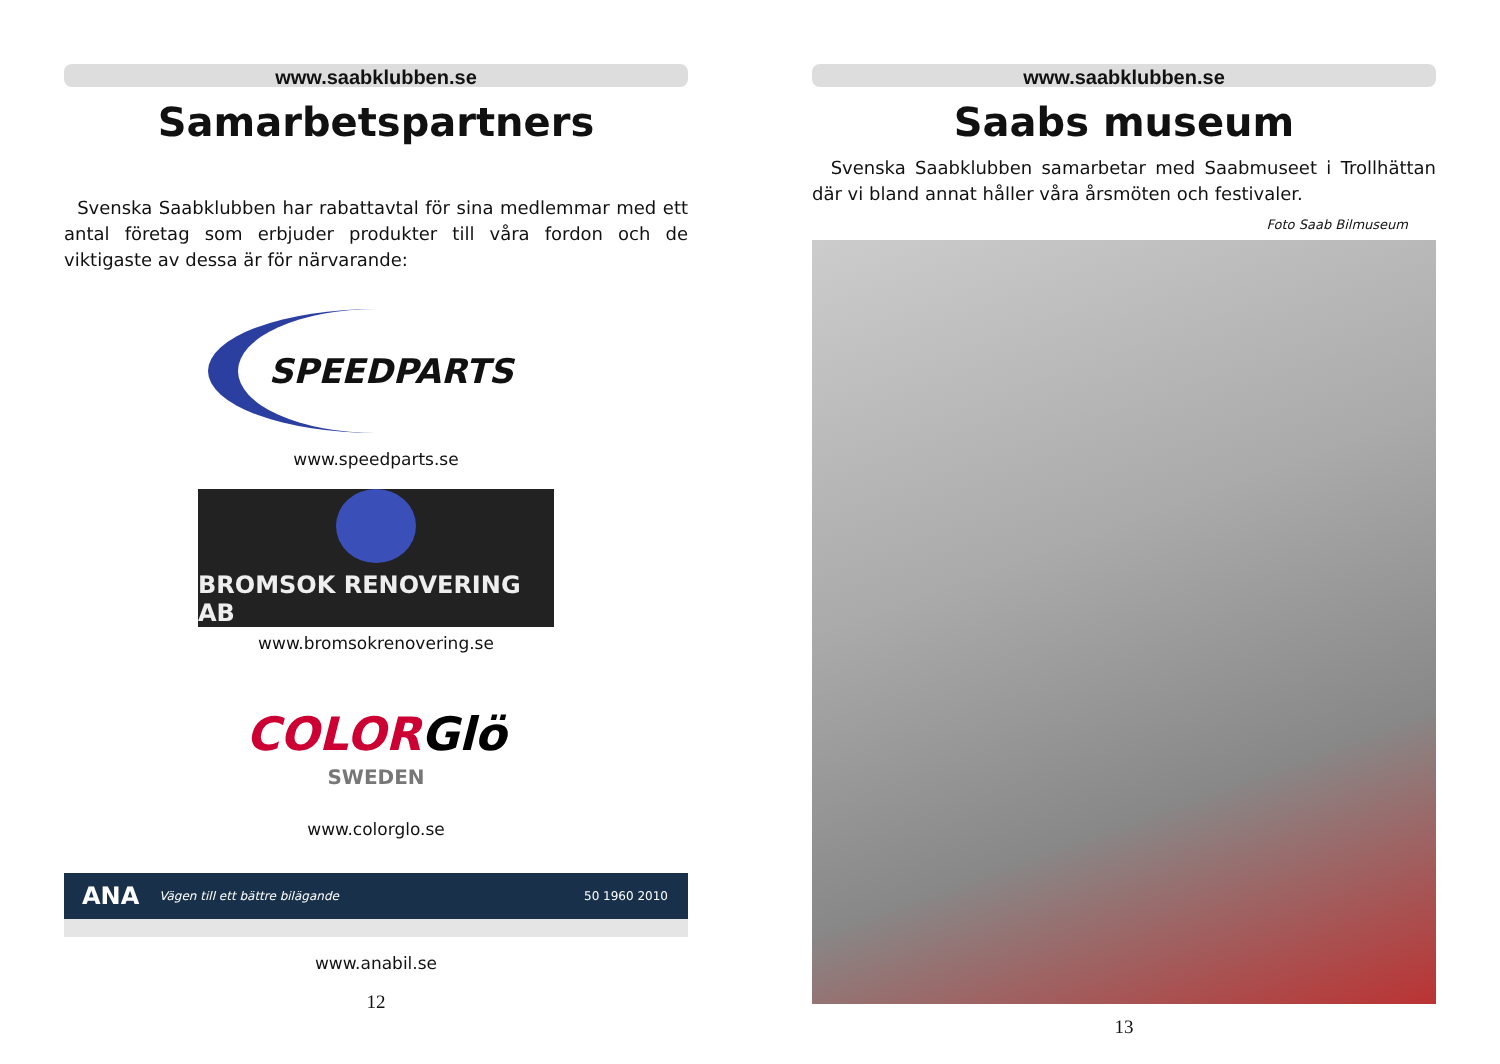www.saabklubben.se
Samarbetspartners
Svenska Saabklubben har rabattavtal för sina medlemmar med ett antal företag som erbjuder produkter till våra fordon och de viktigaste av dessa är för närvarande:
SPEEDPARTS
www.speedparts.se
BROMSOK RENOVERING AB
www.bromsokrenovering.se
COLOR Glö
SWEDEN
www.colorglo.se
ANA Vägen till ett bättre bilägande 50 1960 2010
www.anabil.se
12
www.saabklubben.se
Saabs museum
Svenska Saabklubben samarbetar med Saabmuseet i Trollhättan där vi bland annat håller våra årsmöten och festivaler.
Foto Saab Bilmuseum
13